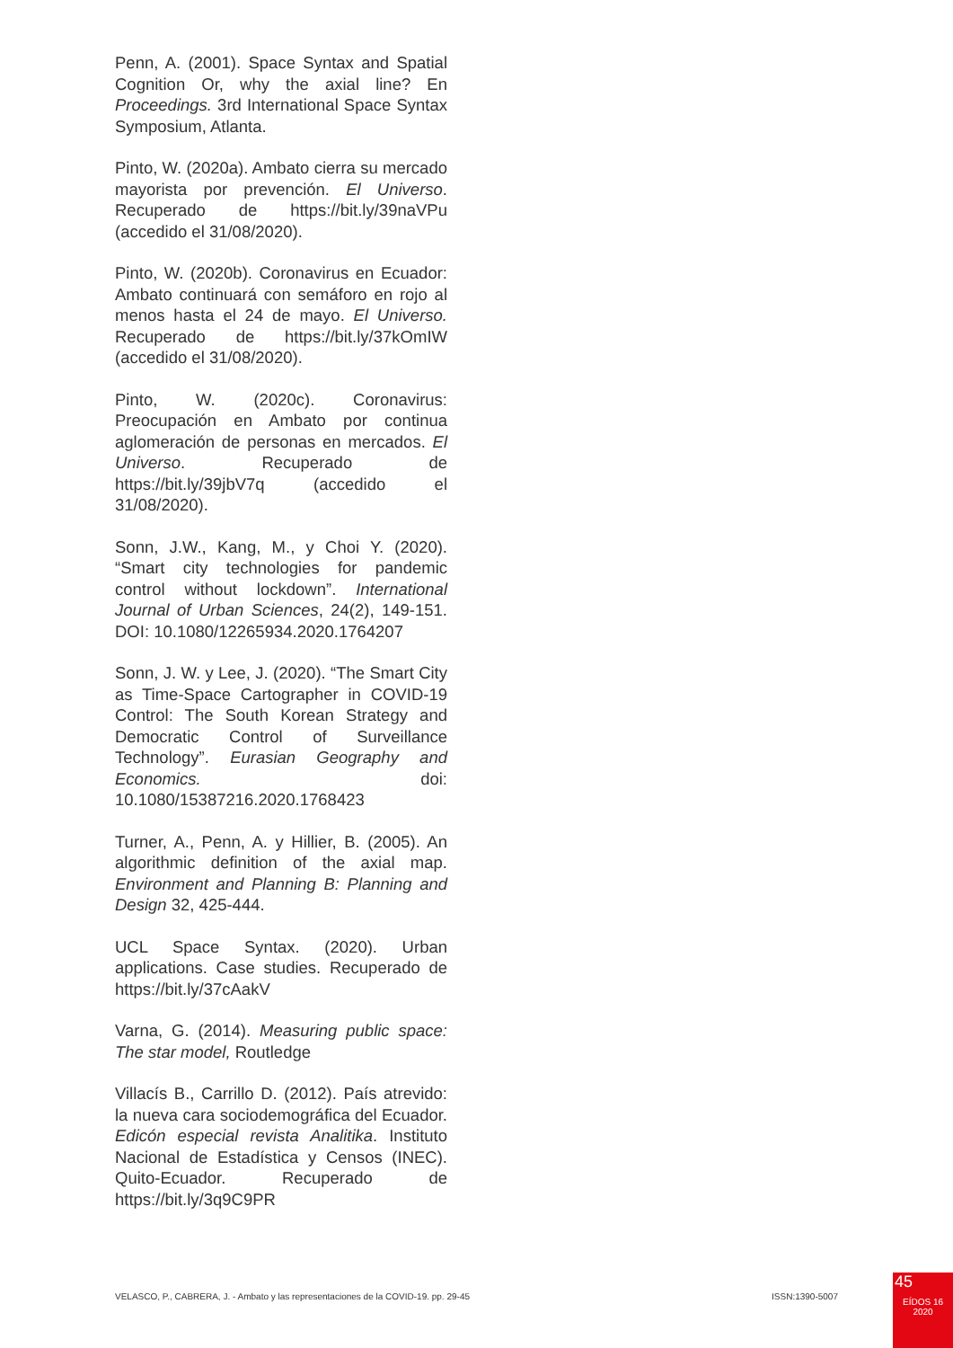Penn, A. (2001). Space Syntax and Spatial Cognition Or, why the axial line? En Proceedings. 3rd International Space Syntax Symposium, Atlanta.
Pinto, W. (2020a). Ambato cierra su mercado mayorista por prevención. El Universo. Recuperado de https://bit.ly/39naVPu (accedido el 31/08/2020).
Pinto, W. (2020b). Coronavirus en Ecuador: Ambato continuará con semáforo en rojo al menos hasta el 24 de mayo. El Universo. Recuperado de https://bit.ly/37kOmIW (accedido el 31/08/2020).
Pinto, W. (2020c). Coronavirus: Preocupación en Ambato por continua aglomeración de personas en mercados. El Universo. Recuperado de https://bit.ly/39jbV7q (accedido el 31/08/2020).
Sonn, J.W., Kang, M., y Choi Y. (2020). “Smart city technologies for pandemic control without lockdown”. International Journal of Urban Sciences, 24(2), 149-151. DOI: 10.1080/12265934.2020.1764207
Sonn, J. W. y Lee, J. (2020). “The Smart City as Time-Space Cartographer in COVID-19 Control: The South Korean Strategy and Democratic Control of Surveillance Technology”. Eurasian Geography and Economics. doi: 10.1080/15387216.2020.1768423
Turner, A., Penn, A. y Hillier, B. (2005). An algorithmic definition of the axial map. Environment and Planning B: Planning and Design 32, 425-444.
UCL Space Syntax. (2020). Urban applications. Case studies. Recuperado de https://bit.ly/37cAakV
Varna, G. (2014). Measuring public space: The star model, Routledge
Villacís B., Carrillo D. (2012). País atrevido: la nueva cara sociodemográfica del Ecuador. Edicón especial revista Analitika. Instituto Nacional de Estadística y Censos (INEC). Quito-Ecuador. Recuperado de https://bit.ly/3q9C9PR
VELASCO, P., CABRERA, J. - Ambato y las representaciones de la COVID-19. pp. 29-45 ISSN:1390-5007
45
EÍDOS 16
2020